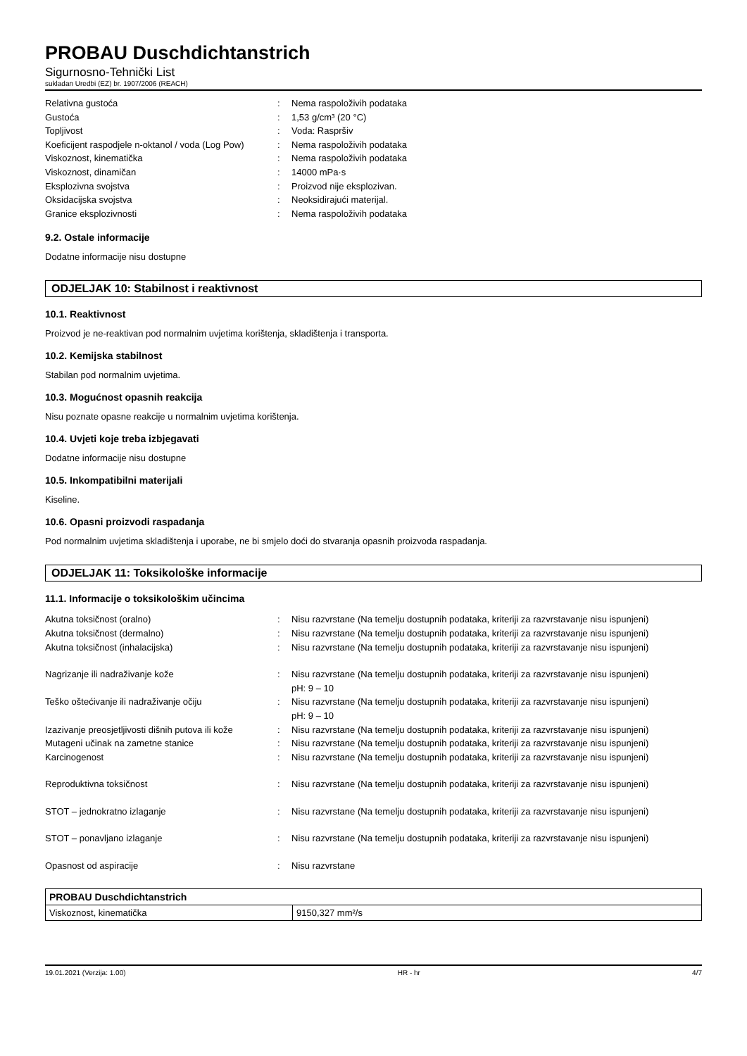PROBAU Duschdichtanstrich
Sigurnosno-Tehnički List
sukladan Uredbi (EZ) br. 1907/2006 (REACH)
| Relativna gustoća | : | Nema raspoloživih podataka |
| Gustoća | : | 1,53 g/cm³ (20 °C) |
| Topljivost | : | Voda: Raspršiv |
| Koeficijent raspodjele n-oktanol / voda (Log Pow) | : | Nema raspoloživih podataka |
| Viskoznost, kinematička | : | Nema raspoloživih podataka |
| Viskoznost, dinamičan | : | 14000 mPa·s |
| Eksplozivna svojstva | : | Proizvod nije eksplozivan. |
| Oksidacijska svojstva | : | Neoksidirajući materijal. |
| Granice eksplozivnosti | : | Nema raspoloživih podataka |
9.2. Ostale informacije
Dodatne informacije nisu dostupne
ODJELJAK 10: Stabilnost i reaktivnost
10.1. Reaktivnost
Proizvod je ne-reaktivan pod normalnim uvjetima korištenja, skladištenja i transporta.
10.2. Kemijska stabilnost
Stabilan pod normalnim uvjetima.
10.3. Mogućnost opasnih reakcija
Nisu poznate opasne reakcije u normalnim uvjetima korištenja.
10.4. Uvjeti koje treba izbjegavati
Dodatne informacije nisu dostupne
10.5. Inkompatibilni materijali
Kiseline.
10.6. Opasni proizvodi raspadanja
Pod normalnim uvjetima skladištenja i uporabe, ne bi smjelo doći do stvaranja opasnih proizvoda raspadanja.
ODJELJAK 11: Toksikološke informacije
11.1. Informacije o toksikološkim učincima
| Akutna toksičnost (oralno) | : | Nisu razvrstane (Na temelju dostupnih podataka, kriteriji za razvrstavanje nisu ispunjeni) |
| Akutna toksičnost (dermalno) | : | Nisu razvrstane (Na temelju dostupnih podataka, kriteriji za razvrstavanje nisu ispunjeni) |
| Akutna toksičnost (inhalacijska) | : | Nisu razvrstane (Na temelju dostupnih podataka, kriteriji za razvrstavanje nisu ispunjeni) |
| Nagrizanje ili nadraživanje kože | : | Nisu razvrstane (Na temelju dostupnih podataka, kriteriji za razvrstavanje nisu ispunjeni) pH: 9 – 10 |
| Teško oštećivanje ili nadraživanje očiju | : | Nisu razvrstane (Na temelju dostupnih podataka, kriteriji za razvrstavanje nisu ispunjeni) pH: 9 – 10 |
| Izazivanje preosjetljivosti dišnih putova ili kože | : | Nisu razvrstane (Na temelju dostupnih podataka, kriteriji za razvrstavanje nisu ispunjeni) |
| Mutageni učinak na zametne stanice | : | Nisu razvrstane (Na temelju dostupnih podataka, kriteriji za razvrstavanje nisu ispunjeni) |
| Karcinogenost | : | Nisu razvrstane (Na temelju dostupnih podataka, kriteriji za razvrstavanje nisu ispunjeni) |
| Reproduktivna toksičnost | : | Nisu razvrstane (Na temelju dostupnih podataka, kriteriji za razvrstavanje nisu ispunjeni) |
| STOT – jednokratno izlaganje | : | Nisu razvrstane (Na temelju dostupnih podataka, kriteriji za razvrstavanje nisu ispunjeni) |
| STOT – ponavljano izlaganje | : | Nisu razvrstane (Na temelju dostupnih podataka, kriteriji za razvrstavanje nisu ispunjeni) |
| Opasnost od aspiracije | : | Nisu razvrstane |
| PROBAU Duschdichtanstrich | |
| Viskoznost, kinematička | 9150,327 mm²/s |
19.01.2021 (Verzija: 1.00) HR - hr 4/7